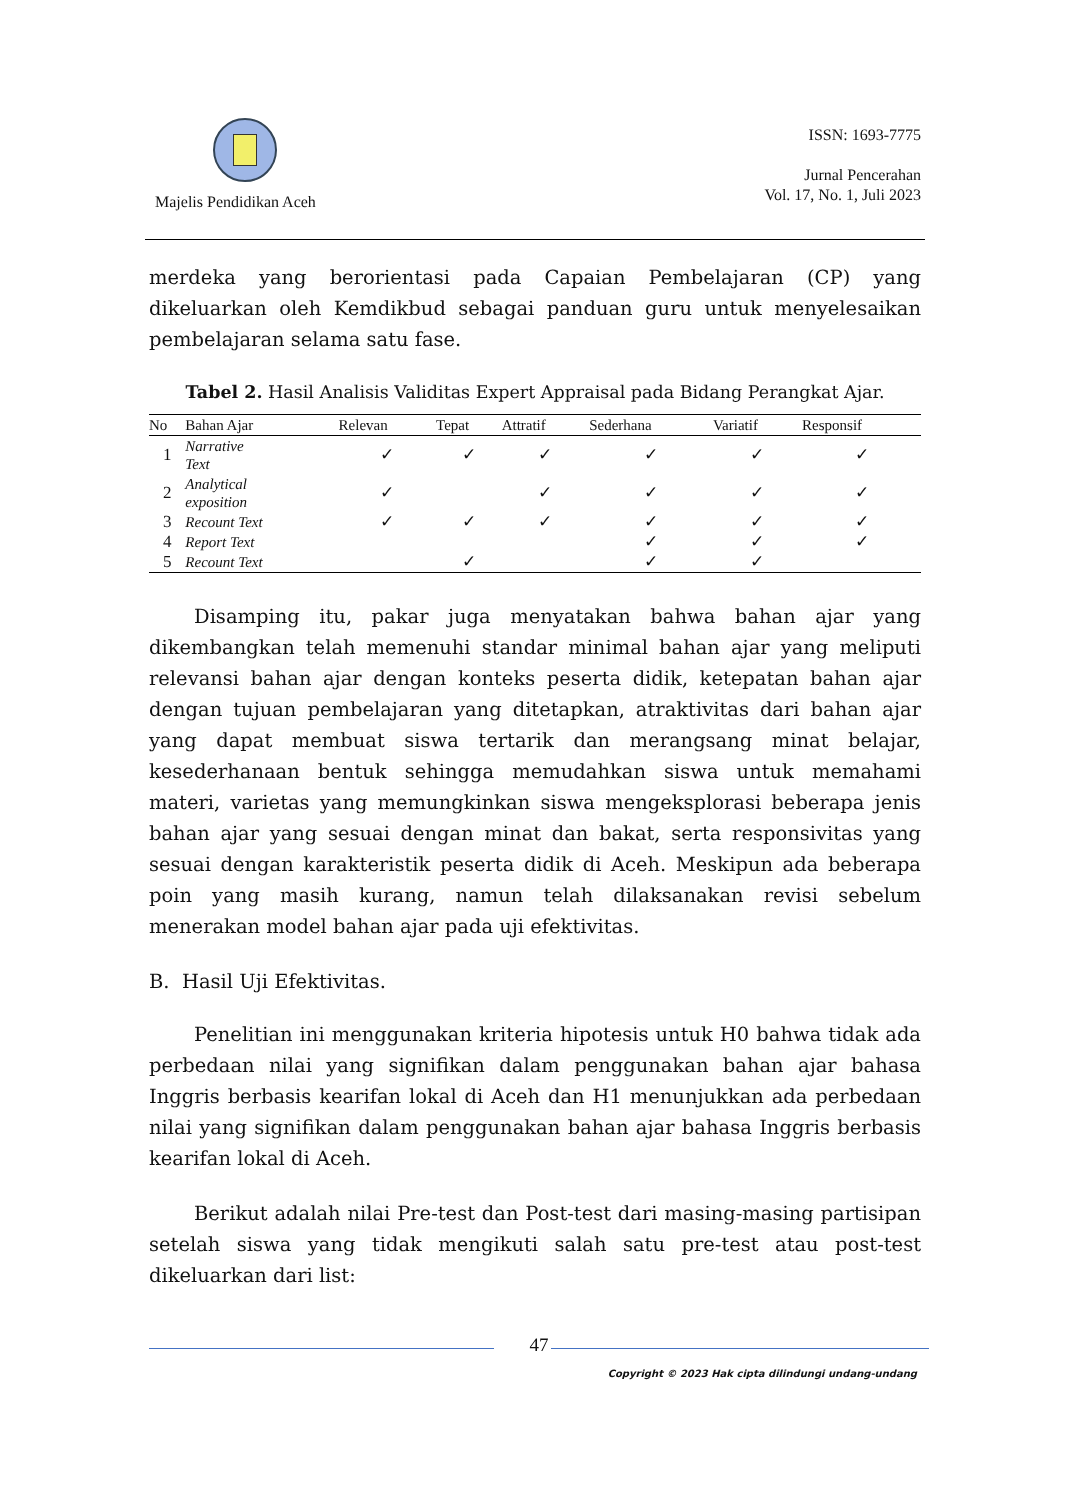Majelis Pendidikan Aceh
ISSN: 1693-7775
Jurnal Pencerahan
Vol. 17, No. 1, Juli 2023
merdeka yang berorientasi pada Capaian Pembelajaran (CP) yang dikeluarkan oleh Kemdikbud sebagai panduan guru untuk menyelesaikan pembelajaran selama satu fase.
Tabel 2. Hasil Analisis Validitas Expert Appraisal pada Bidang Perangkat Ajar.
| No | Bahan Ajar | Relevan | Tepat | Attratif | Sederhana | Variatif | Responsif |
| --- | --- | --- | --- | --- | --- | --- | --- |
| 1 | Narrative Text | ✓ | ✓ | ✓ | ✓ | ✓ | ✓ |
| 2 | Analytical exposition | ✓ | | ✓ | ✓ | ✓ | ✓ |
| 3 | Recount Text | ✓ | ✓ | ✓ | ✓ | ✓ | ✓ |
| 4 | Report Text | | | | ✓ | ✓ | ✓ |
| 5 | Recount Text | | ✓ | | ✓ | ✓ | |
Disamping itu, pakar juga menyatakan bahwa bahan ajar yang dikembangkan telah memenuhi standar minimal bahan ajar yang meliputi relevansi bahan ajar dengan konteks peserta didik, ketepatan bahan ajar dengan tujuan pembelajaran yang ditetapkan, atraktivitas dari bahan ajar yang dapat membuat siswa tertarik dan merangsang minat belajar, kesederhanaan bentuk sehingga memudahkan siswa untuk memahami materi, varietas yang memungkinkan siswa mengeksplorasi beberapa jenis bahan ajar yang sesuai dengan minat dan bakat, serta responsivitas yang sesuai dengan karakteristik peserta didik di Aceh. Meskipun ada beberapa poin yang masih kurang, namun telah dilaksanakan revisi sebelum menerakan model bahan ajar pada uji efektivitas.
B. Hasil Uji Efektivitas.
Penelitian ini menggunakan kriteria hipotesis untuk H0 bahwa tidak ada perbedaan nilai yang signifikan dalam penggunakan bahan ajar bahasa Inggris berbasis kearifan lokal di Aceh dan H1 menunjukkan ada perbedaan nilai yang signifikan dalam penggunakan bahan ajar bahasa Inggris berbasis kearifan lokal di Aceh.
Berikut adalah nilai Pre-test dan Post-test dari masing-masing partisipan setelah siswa yang tidak mengikuti salah satu pre-test atau post-test dikeluarkan dari list:
47
Copyright © 2023 Hak cipta dilindungi undang-undang